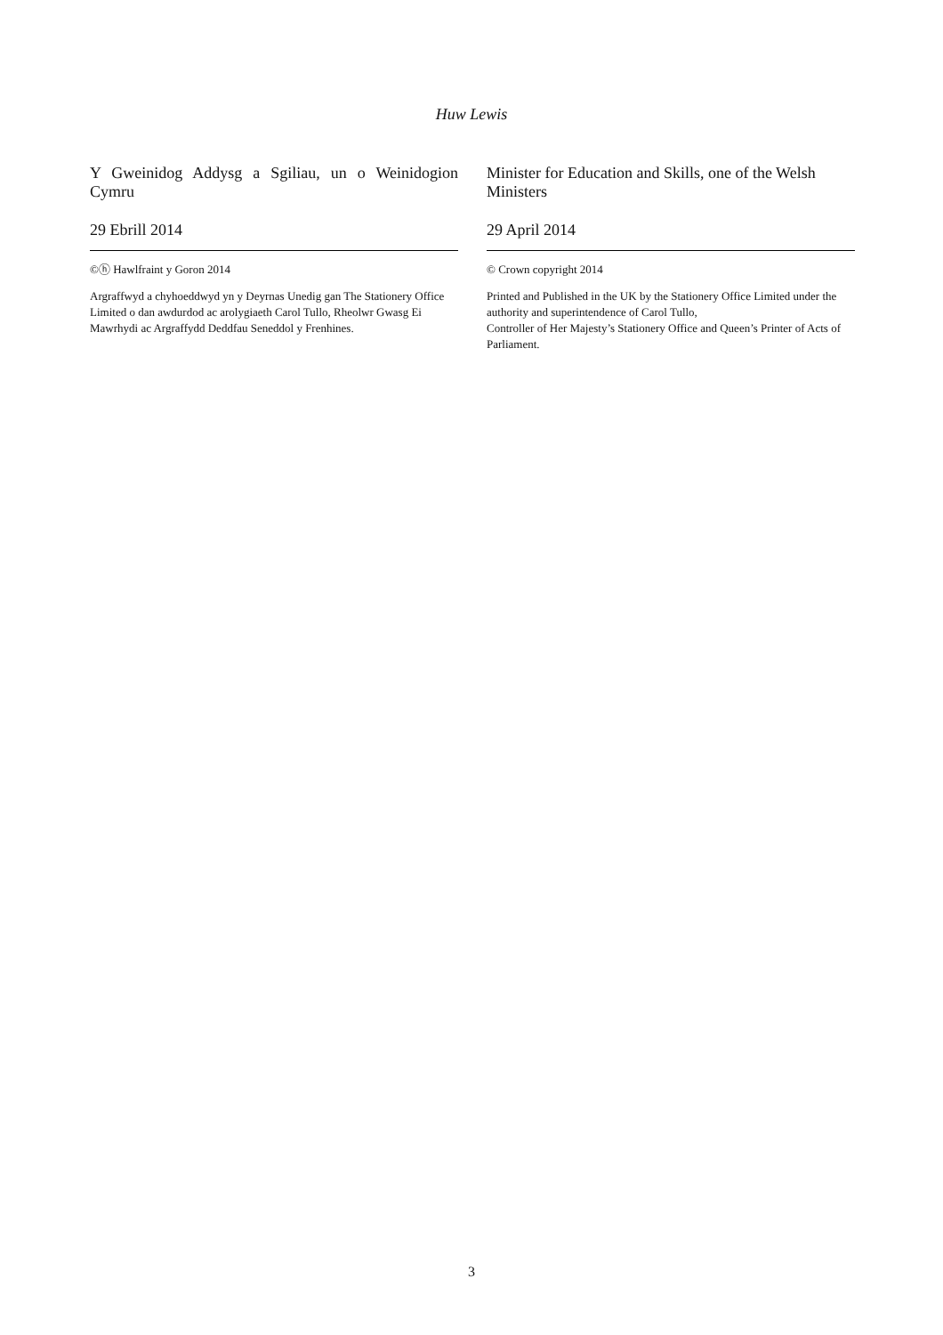Huw Lewis
Y Gweinidog Addysg a Sgiliau, un o Weinidogion
Cymru
29 Ebrill 2014
©ⓗ Hawlfraint y Goron 2014
Argraffwyd a chyhoeddwyd yn y Deyrnas Unedig gan The Stationery Office Limited o dan awdurdod ac arolygiaeth Carol Tullo, Rheolwr Gwasg Ei Mawrhydi ac Argraffydd Deddfau Seneddol y Frenhines.
Minister for Education and Skills, one of the Welsh Ministers
29 April 2014
© Crown copyright 2014
Printed and Published in the UK by the Stationery Office Limited under the authority and superintendence of Carol Tullo,
Controller of Her Majesty’s Stationery Office and Queen’s Printer of Acts of Parliament.
3